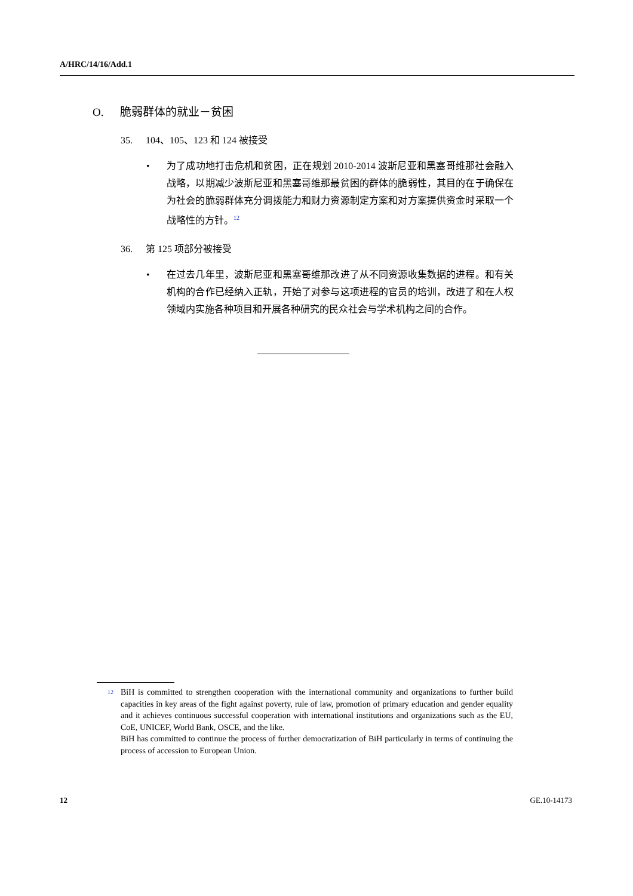A/HRC/14/16/Add.1
O. 脆弱群体的就业－贫困
35. 104、105、123 和 124 被接受
• 为了成功地打击危机和贫困，正在规划 2010-2014 波斯尼亚和黑塞哥维那社会融入战略，以期减少波斯尼亚和黑塞哥维那最贫困的群体的脆弱性，其目的在于确保在为社会的脆弱群体充分调拨能力和财力资源制定方案和对方案提供资金时采取一个战略性的方针。<sup>12</sup>
36. 第 125 项部分被接受
• 在过去几年里，波斯尼亚和黑塞哥维那改进了从不同资源收集数据的进程。和有关机构的合作已经纳入正轨，开始了对参与这项进程的官员的培训，改进了和在人权领域内实施各种项目和开展各种研究的民众社会与学术机构之间的合作。
12
BiH is committed to strengthen cooperation with the international community and organizations to further build capacities in key areas of the fight against poverty, rule of law, promotion of primary education and gender equality and it achieves continuous successful cooperation with international institutions and organizations such as the EU, CoE, UNICEF, World Bank, OSCE, and the like.
BiH has committed to continue the process of further democratization of BiH particularly in terms of continuing the process of accession to European Union.
12 GE.10-14173